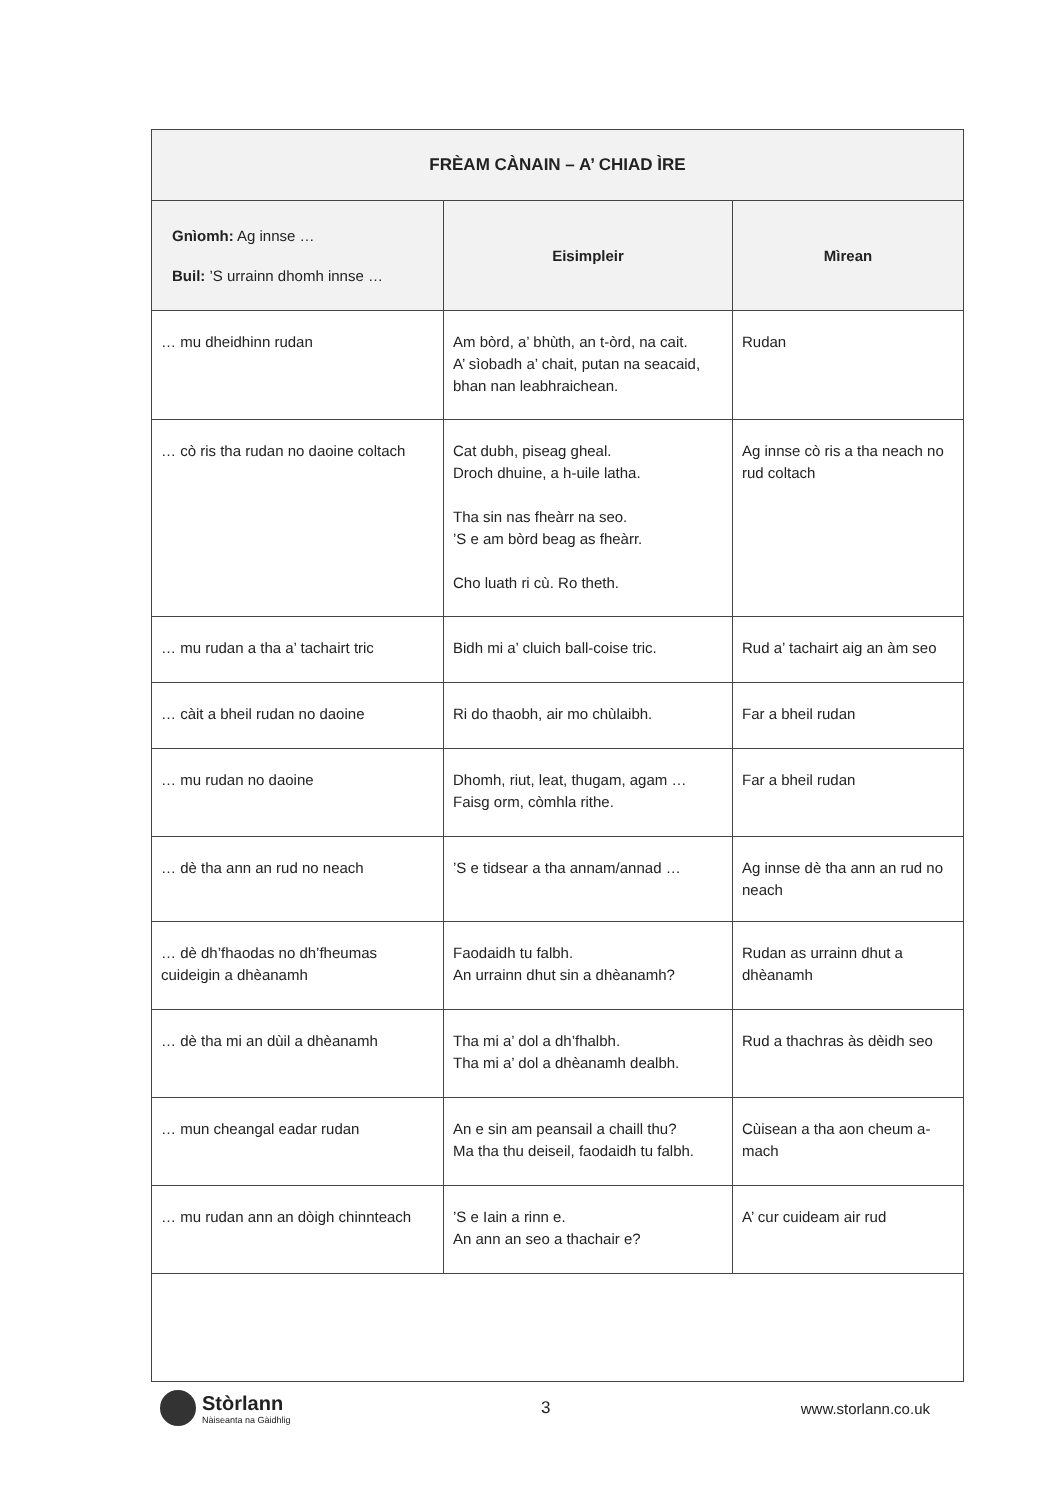| FRÈAM CÀNAIN – A’ CHIAD ÌRE | | |
| --- | --- | --- |
| Gnìomh: Ag innse … Buil: ’S urrainn dhomh innse … | Eisimpleir | Mìrean |
| … mu dheidhinn rudan | Am bòrd, a’ bhùth, an t-òrd, na cait. A’ sìobadh a’ chait, putan na seacaid, bhan nan leabhraichean. | Rudan |
| … cò ris tha rudan no daoine coltach | Cat dubh, piseag gheal. Droch dhuine, a h-uile latha. Tha sin nas fheàrr na seo. ’S e am bòrd beag as fheàrr. Cho luath ri cù. Ro theth. | Ag innse cò ris a tha neach no rud coltach |
| … mu rudan a tha a’ tachairt tric | Bidh mi a’ cluich ball-coise tric. | Rud a’ tachairt aig an àm seo |
| … càit a bheil rudan no daoine | Ri do thaobh, air mo chùlaibh. | Far a bheil rudan |
| … mu rudan no daoine | Dhomh, riut, leat, thugam, agam … Faisg orm, còmhla rithe. | Far a bheil rudan |
| … dè tha ann an rud no neach | ’S e tidsear a tha annam/annad … | Ag innse dè tha ann an rud no neach |
| … dè dh’fhaodas no dh’fheumas cuideigin a dhèanamh | Faodaidh tu falbh. An urrainn dhut sin a dhèanamh? | Rudan as urrainn dhut a dhèanamh |
| … dè tha mi an dùil a dhèanamh | Tha mi a’ dol a dh’fhalbh. Tha mi a’ dol a dhèanamh dealbh. | Rud a thachras às dèidh seo |
| … mun cheangal eadar rudan | An e sin am peansail a chaill thu? Ma tha thu deiseil, faodaidh tu falbh. | Cùisean a tha aon cheum a-mach |
| … mu rudan ann an dòigh chinnteach | ’S e Iain a rinn e. An ann an seo a thachair e? | A’ cur cuideam air rud |
Stòrlann
Nàiseanta na Gàidhlig
3 www.storlann.co.uk